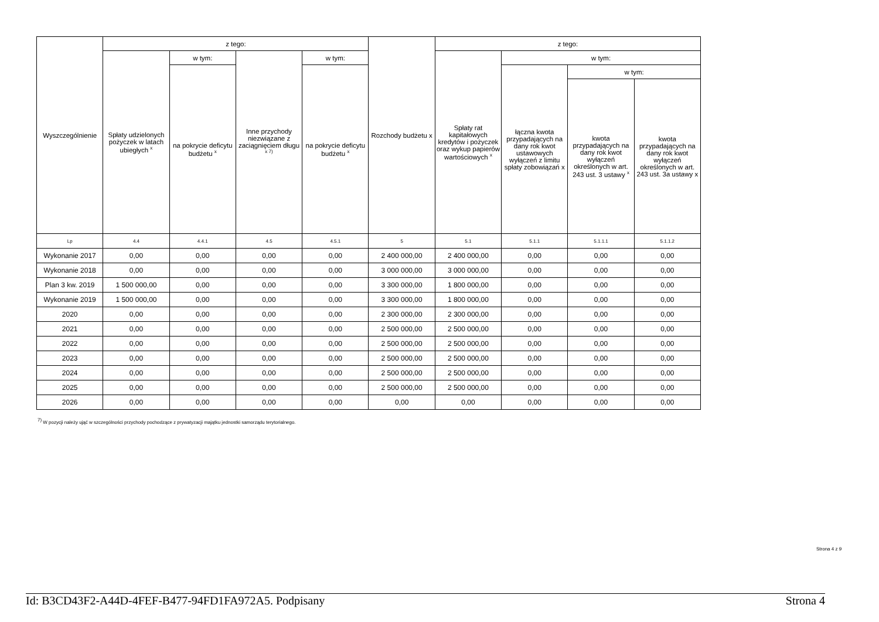| Wyszczególnienie | z tego: | | | | Rozchody budżetu x | z tego: | | | |
| --- | --- | --- | --- | --- | --- | --- | --- | --- | --- |
| | Spłaty udzielonych pożyczek w latach ubiegłych <sup>x</sup> | w tym: | Inne przychody niezwiązane z zaciągnięciem długu <sup>x 7)</sup> | w tym: | | Spłaty rat kapitałowych kredytów i pożyczek oraz wykup papierów wartościowych <sup>x</sup> | w tym: | | |
| | | na pokrycie deficytu budżetu <sup>x</sup> | | na pokrycie deficytu budżetu <sup>x</sup> | | | łączna kwota przypadających na dany rok kwot ustawowych wyłączeń z limitu spłaty zobowiązań x | w tym: | |
| | | | | | | | | kwota przypadających na dany rok kwot wyłączeń określonych w art. 243 ust. 3 ustawy <sup>x</sup> | kwota przypadających na dany rok kwot wyłączeń określonych w art. 243 ust. 3a ustawy x |
| Lp | 4.4 | 4.4.1 | 4.5 | 4.5.1 | 5 | 5.1 | 5.1.1 | 5.1.1.1 | 5.1.1.2 |
| Wykonanie 2017 | 0,00 | 0,00 | 0,00 | 0,00 | 2 400 000,00 | 2 400 000,00 | 0,00 | 0,00 | 0,00 |
| Wykonanie 2018 | 0,00 | 0,00 | 0,00 | 0,00 | 3 000 000,00 | 3 000 000,00 | 0,00 | 0,00 | 0,00 |
| Plan 3 kw. 2019 | 1 500 000,00 | 0,00 | 0,00 | 0,00 | 3 300 000,00 | 1 800 000,00 | 0,00 | 0,00 | 0,00 |
| Wykonanie 2019 | 1 500 000,00 | 0,00 | 0,00 | 0,00 | 3 300 000,00 | 1 800 000,00 | 0,00 | 0,00 | 0,00 |
| 2020 | 0,00 | 0,00 | 0,00 | 0,00 | 2 300 000,00 | 2 300 000,00 | 0,00 | 0,00 | 0,00 |
| 2021 | 0,00 | 0,00 | 0,00 | 0,00 | 2 500 000,00 | 2 500 000,00 | 0,00 | 0,00 | 0,00 |
| 2022 | 0,00 | 0,00 | 0,00 | 0,00 | 2 500 000,00 | 2 500 000,00 | 0,00 | 0,00 | 0,00 |
| 2023 | 0,00 | 0,00 | 0,00 | 0,00 | 2 500 000,00 | 2 500 000,00 | 0,00 | 0,00 | 0,00 |
| 2024 | 0,00 | 0,00 | 0,00 | 0,00 | 2 500 000,00 | 2 500 000,00 | 0,00 | 0,00 | 0,00 |
| 2025 | 0,00 | 0,00 | 0,00 | 0,00 | 2 500 000,00 | 2 500 000,00 | 0,00 | 0,00 | 0,00 |
| 2026 | 0,00 | 0,00 | 0,00 | 0,00 | 0,00 | 0,00 | 0,00 | 0,00 | 0,00 |
<sup>7)</sup> W pozycji należy ująć w szczególności przychody pochodzące z prywatyzacji majątku jednostki samorządu terytorialnego.
Strona 4 z 9
Id: B3CD43F2-A44D-4FEF-B477-94FD1FA972A5. Podpisany Strona 4